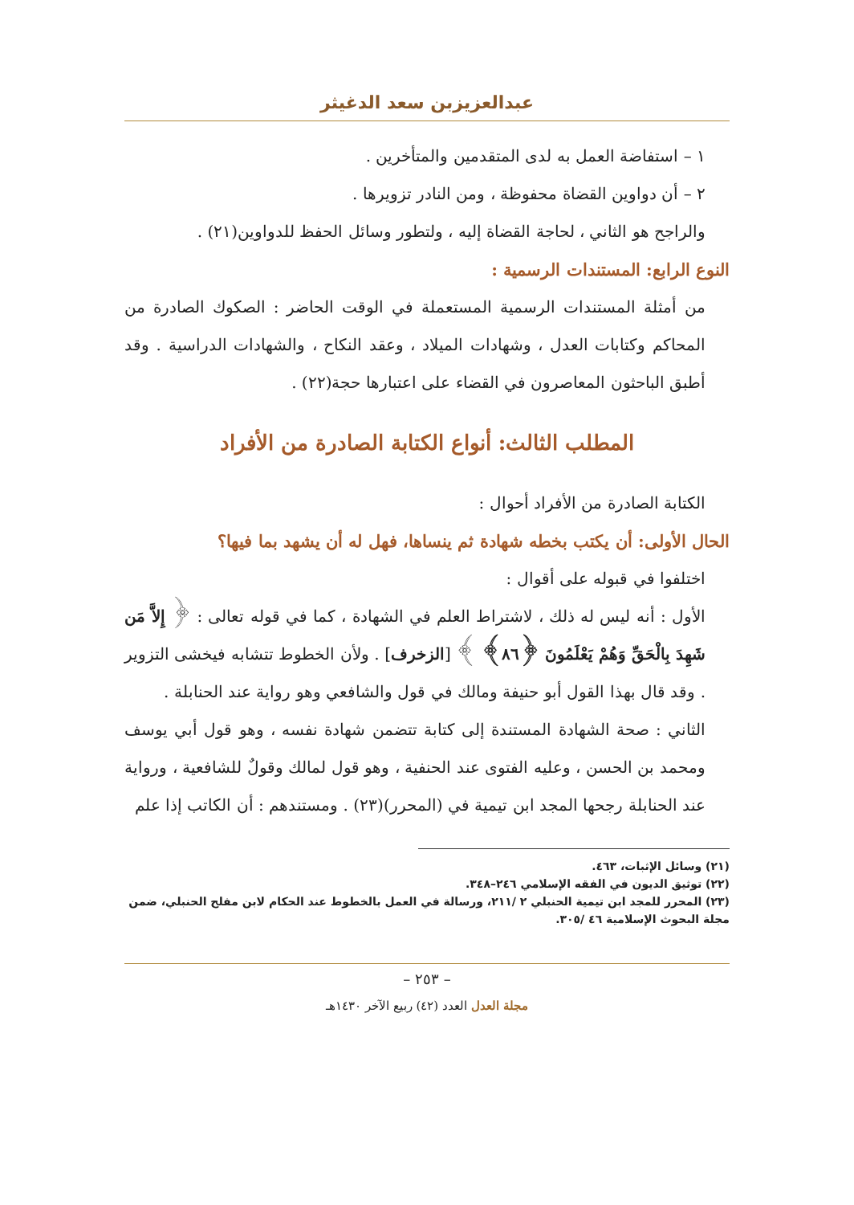عبدالعزيزبن سعد الدغيثر
١ – استفاضة العمل به لدى المتقدمين والمتأخرين .
٢ – أن دواوين القضاة محفوظة ، ومن النادر تزويرها .
والراجح هو الثاني ، لحاجة القضاة إليه ، ولتطور وسائل الحفظ للدواوين(٢١) .
النوع الرابع: المستندات الرسمية :
من أمثلة المستندات الرسمية المستعملة في الوقت الحاضر : الصكوك الصادرة من المحاكم وكتابات العدل ، وشهادات الميلاد ، وعقد النكاح ، والشهادات الدراسية . وقد أطبق الباحثون المعاصرون في القضاء على اعتبارها حجة(٢٢) .
المطلب الثالث: أنواع الكتابة الصادرة من الأفراد
الكتابة الصادرة من الأفراد أحوال :
الحال الأولى: أن يكتب بخطه شهادة ثم ينساها، فهل له أن يشهد بما فيها؟
اختلفوا في قبوله على أقوال :
الأول : أنه ليس له ذلك ، لاشتراط العلم في الشهادة ، كما في قوله تعالى : ﴿ إِلاَّ مَن شَهِدَ بِالْحَقِّ وَهُمْ يَعْلَمُونَ ﴿٨٦﴾ ﴾ [الزخرف] . ولأن الخطوط تتشابه فيخشى التزوير . وقد قال بهذا القول أبو حنيفة ومالك في قول والشافعي وهو رواية عند الحنابلة .
الثاني : صحة الشهادة المستندة إلى كتابة تتضمن شهادة نفسه ، وهو قول أبي يوسف ومحمد بن الحسن ، وعليه الفتوى عند الحنفية ، وهو قول لمالك وقولٌ للشافعية ، ورواية عند الحنابلة رجحها المجد ابن تيمية في (المحرر)(٢٣) . ومستندهم : أن الكاتب إذا علم
(٢١) وسائل الإثبات، ٤٦٣.
(٢٢) توثيق الديون في الفقه الإسلامي ٢٤٦–٣٤٨.
(٢٣) المحرر للمجد ابن تيمية الحنبلي ٢ /٢١١، ورسالة في العمل بالخطوط عند الحكام لابن مفلح الحنبلي، ضمن مجلة البحوث الإسلامية ٤٦ /٣٠٥.
– ٢٥٣ –
مجلة العدل العدد (٤٢) ربيع الآخر ١٤٣٠هـ